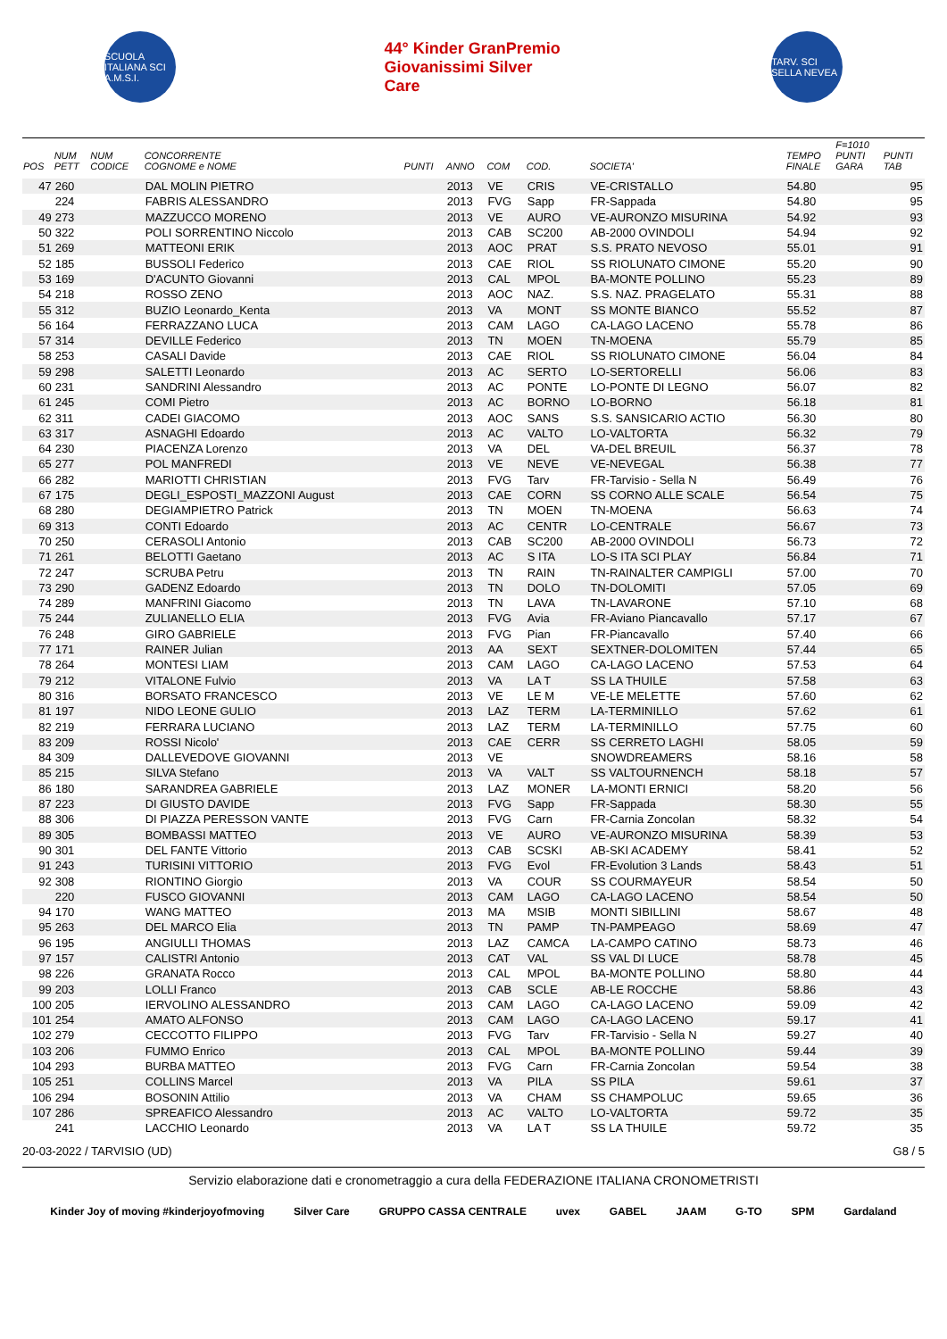SCUOLA ITALIANA SCI A.M.S.I.
44° Kinder GranPremio Giovanissimi Silver Care
TARV. SCI SELLA NEVEA
| POS | NUM PETT | NUM CODICE | CONCORRENTE COGNOME e NOME | PUNTI | ANNO | COM | COD. | SOCIETA' | TEMPO FINALE | F=1010 PUNTI GARA | PUNTI TAB |
| --- | --- | --- | --- | --- | --- | --- | --- | --- | --- | --- | --- |
| 47 | 260 | | DAL MOLIN PIETRO | | 2013 | VE | CRIS | VE-CRISTALLO | 54.80 | | 95 |
| | 224 | | FABRIS ALESSANDRO | | 2013 | FVG | Sapp | FR-Sappada | 54.80 | | 95 |
| 49 | 273 | | MAZZUCCO MORENO | | 2013 | VE | AURO | VE-AURONZO MISURINA | 54.92 | | 93 |
| 50 | 322 | | POLI SORRENTINO Niccolo | | 2013 | CAB | SC200 | AB-2000 OVINDOLI | 54.94 | | 92 |
| 51 | 269 | | MATTEONI ERIK | | 2013 | AOC | PRAT | S.S. PRATO NEVOSO | 55.01 | | 91 |
| 52 | 185 | | BUSSOLI Federico | | 2013 | CAE | RIOL | SS RIOLUNATO CIMONE | 55.20 | | 90 |
| 53 | 169 | | D'ACUNTO Giovanni | | 2013 | CAL | MPOL | BA-MONTE POLLINO | 55.23 | | 89 |
| 54 | 218 | | ROSSO ZENO | | 2013 | AOC | NAZ. | S.S. NAZ. PRAGELATO | 55.31 | | 88 |
| 55 | 312 | | BUZIO Leonardo_Kenta | | 2013 | VA | MONT | SS MONTE BIANCO | 55.52 | | 87 |
| 56 | 164 | | FERRAZZANO LUCA | | 2013 | CAM | LAGO | CA-LAGO LACENO | 55.78 | | 86 |
| 57 | 314 | | DEVILLE Federico | | 2013 | TN | MOEN | TN-MOENA | 55.79 | | 85 |
| 58 | 253 | | CASALI Davide | | 2013 | CAE | RIOL | SS RIOLUNATO CIMONE | 56.04 | | 84 |
| 59 | 298 | | SALETTI Leonardo | | 2013 | AC | SERTO | LO-SERTORELLI | 56.06 | | 83 |
| 60 | 231 | | SANDRINI Alessandro | | 2013 | AC | PONTE | LO-PONTE DI LEGNO | 56.07 | | 82 |
| 61 | 245 | | COMI Pietro | | 2013 | AC | BORNO | LO-BORNO | 56.18 | | 81 |
| 62 | 311 | | CADEI GIACOMO | | 2013 | AOC | SANS | S.S. SANSICARIO ACTIO | 56.30 | | 80 |
| 63 | 317 | | ASNAGHI Edoardo | | 2013 | AC | VALTO | LO-VALTORTA | 56.32 | | 79 |
| 64 | 230 | | PIACENZA Lorenzo | | 2013 | VA | DEL | VA-DEL BREUIL | 56.37 | | 78 |
| 65 | 277 | | POL MANFREDI | | 2013 | VE | NEVE | VE-NEVEGAL | 56.38 | | 77 |
| 66 | 282 | | MARIOTTI CHRISTIAN | | 2013 | FVG | Tarv | FR-Tarvisio - Sella N | 56.49 | | 76 |
| 67 | 175 | | DEGLI_ESPOSTI_MAZZONI August | | 2013 | CAE | CORN | SS CORNO ALLE SCALE | 56.54 | | 75 |
| 68 | 280 | | DEGIAMPIETRO Patrick | | 2013 | TN | MOEN | TN-MOENA | 56.63 | | 74 |
| 69 | 313 | | CONTI Edoardo | | 2013 | AC | CENTR | LO-CENTRALE | 56.67 | | 73 |
| 70 | 250 | | CERASOLI Antonio | | 2013 | CAB | SC200 | AB-2000 OVINDOLI | 56.73 | | 72 |
| 71 | 261 | | BELOTTI Gaetano | | 2013 | AC | S ITA | LO-S ITA SCI PLAY | 56.84 | | 71 |
| 72 | 247 | | SCRUBA Petru | | 2013 | TN | RAIN | TN-RAINALTER CAMPIGLI | 57.00 | | 70 |
| 73 | 290 | | GADENZ Edoardo | | 2013 | TN | DOLO | TN-DOLOMITI | 57.05 | | 69 |
| 74 | 289 | | MANFRINI Giacomo | | 2013 | TN | LAVA | TN-LAVARONE | 57.10 | | 68 |
| 75 | 244 | | ZULIANELLO ELIA | | 2013 | FVG | Avia | FR-Aviano Piancavallo | 57.17 | | 67 |
| 76 | 248 | | GIRO GABRIELE | | 2013 | FVG | Pian | FR-Piancavallo | 57.40 | | 66 |
| 77 | 171 | | RAINER Julian | | 2013 | AA | SEXT | SEXTNER-DOLOMITEN | 57.44 | | 65 |
| 78 | 264 | | MONTESI LIAM | | 2013 | CAM | LAGO | CA-LAGO LACENO | 57.53 | | 64 |
| 79 | 212 | | VITALONE Fulvio | | 2013 | VA | LA T | SS LA THUILE | 57.58 | | 63 |
| 80 | 316 | | BORSATO FRANCESCO | | 2013 | VE | LE M | VE-LE MELETTE | 57.60 | | 62 |
| 81 | 197 | | NIDO LEONE GULIO | | 2013 | LAZ | TERM | LA-TERMINILLO | 57.62 | | 61 |
| 82 | 219 | | FERRARA LUCIANO | | 2013 | LAZ | TERM | LA-TERMINILLO | 57.75 | | 60 |
| 83 | 209 | | ROSSI Nicolo' | | 2013 | CAE | CERR | SS CERRETO LAGHI | 58.05 | | 59 |
| 84 | 309 | | DALLEVEDOVE GIOVANNI | | 2013 | VE | | SNOWDREAMERS | 58.16 | | 58 |
| 85 | 215 | | SILVA Stefano | | 2013 | VA | VALT | SS VALTOURNENCH | 58.18 | | 57 |
| 86 | 180 | | SARANDREA GABRIELE | | 2013 | LAZ | MONER | LA-MONTI ERNICI | 58.20 | | 56 |
| 87 | 223 | | DI GIUSTO DAVIDE | | 2013 | FVG | Sapp | FR-Sappada | 58.30 | | 55 |
| 88 | 306 | | DI PIAZZA PERESSON VANTE | | 2013 | FVG | Carn | FR-Carnia Zoncolan | 58.32 | | 54 |
| 89 | 305 | | BOMBASSI MATTEO | | 2013 | VE | AURO | VE-AURONZO MISURINA | 58.39 | | 53 |
| 90 | 301 | | DEL FANTE Vittorio | | 2013 | CAB | SCSKI | AB-SKI ACADEMY | 58.41 | | 52 |
| 91 | 243 | | TURISINI VITTORIO | | 2013 | FVG | Evol | FR-Evolution 3 Lands | 58.43 | | 51 |
| 92 | 308 | | RIONTINO Giorgio | | 2013 | VA | COUR | SS COURMAYEUR | 58.54 | | 50 |
| | 220 | | FUSCO GIOVANNI | | 2013 | CAM | LAGO | CA-LAGO LACENO | 58.54 | | 50 |
| 94 | 170 | | WANG MATTEO | | 2013 | MA | MSIB | MONTI SIBILLINI | 58.67 | | 48 |
| 95 | 263 | | DEL MARCO Elia | | 2013 | TN | PAMP | TN-PAMPEAGO | 58.69 | | 47 |
| 96 | 195 | | ANGIULLI THOMAS | | 2013 | LAZ | CAMCA | LA-CAMPO CATINO | 58.73 | | 46 |
| 97 | 157 | | CALISTRI Antonio | | 2013 | CAT | VAL | SS VAL DI LUCE | 58.78 | | 45 |
| 98 | 226 | | GRANATA Rocco | | 2013 | CAL | MPOL | BA-MONTE POLLINO | 58.80 | | 44 |
| 99 | 203 | | LOLLI Franco | | 2013 | CAB | SCLE | AB-LE ROCCHE | 58.86 | | 43 |
| 100 | 205 | | IERVOLINO ALESSANDRO | | 2013 | CAM | LAGO | CA-LAGO LACENO | 59.09 | | 42 |
| 101 | 254 | | AMATO ALFONSO | | 2013 | CAM | LAGO | CA-LAGO LACENO | 59.17 | | 41 |
| 102 | 279 | | CECCOTTO FILIPPO | | 2013 | FVG | Tarv | FR-Tarvisio - Sella N | 59.27 | | 40 |
| 103 | 206 | | FUMMO Enrico | | 2013 | CAL | MPOL | BA-MONTE POLLINO | 59.44 | | 39 |
| 104 | 293 | | BURBA MATTEO | | 2013 | FVG | Carn | FR-Carnia Zoncolan | 59.54 | | 38 |
| 105 | 251 | | COLLINS Marcel | | 2013 | VA | PILA | SS PILA | 59.61 | | 37 |
| 106 | 294 | | BOSONIN Attilio | | 2013 | VA | CHAM | SS CHAMPOLUC | 59.65 | | 36 |
| 107 | 286 | | SPREAFICO Alessandro | | 2013 | AC | VALTO | LO-VALTORTA | 59.72 | | 35 |
| | 241 | | LACCHIO Leonardo | | 2013 | VA | LA T | SS LA THUILE | 59.72 | | 35 |
20-03-2022 / TARVISIO (UD) G8 / 5
Servizio elaborazione dati e cronometraggio a cura della FEDERAZIONE ITALIANA CRONOMETRISTI
Kinder Joy of moving #kinderjoyofmoving Silver Care GRUPPO CASSA CENTRALE uvex GABEL JAAM G-TO SPM Gardaland